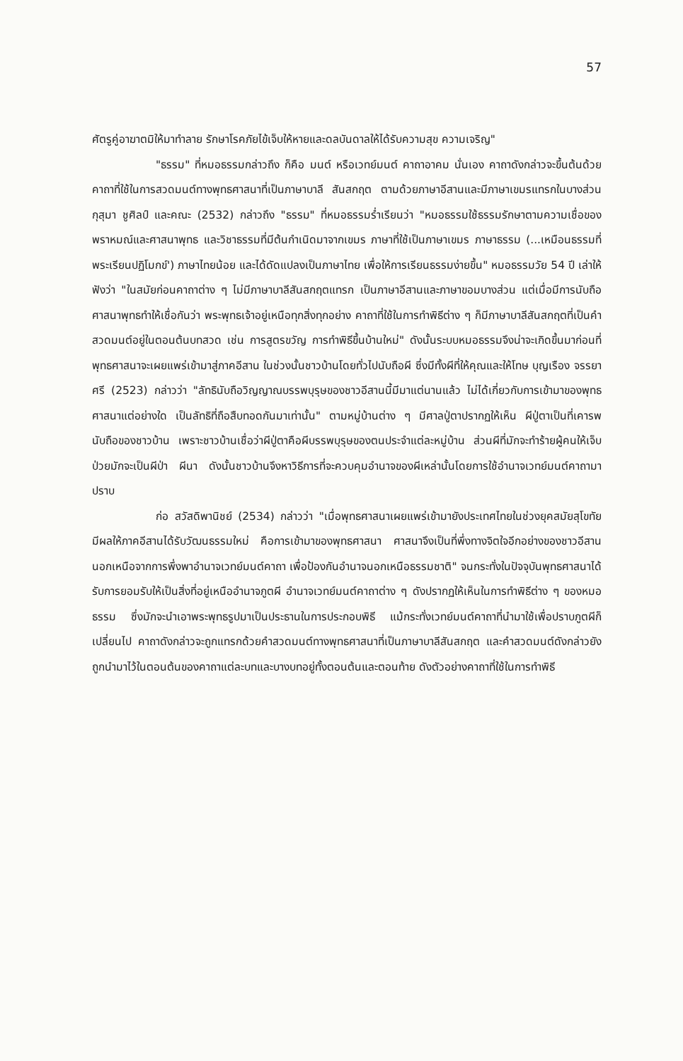57
ศัตรูคู่อาฆาตมิให้มาทำลาย รักษาโรคภัยไข้เจ็บให้หายและดลบันดาลให้ได้รับความสุข ความเจริญ"
"ธรรม" ที่หมอธรรมกล่าวถึง ก็คือ มนต์ หรือเวทย์มนต์ คาถาอาคม นั่นเอง คาถาดังกล่าวจะขึ้นต้นด้วยคาถาที่ใช้ในการสวดมนต์ทางพุทธศาสนาที่เป็นภาษาบาลี สันสกฤต ตามด้วยภาษาอีสานและมีภาษาเขมรแทรกในบางส่วน กุสุมา ชูศิลป์ และคณะ (2532) กล่าวถึง "ธรรม" ที่หมอธรรมร่ำเรียนว่า "หมอธรรมใช้ธรรมรักษาตามความเชื่อของพราหมณ์และศาสนาพุทธ และวิชาธรรมที่มีต้นกำเนิดมาจากเขมร ภาษาที่ใช้เป็นภาษาเขมร ภาษาธรรม (...เหมือนธรรมที่พระเรียนปฏิโมกข์') ภาษาไทยน้อย และได้ดัดแปลงเป็นภาษาไทย เพื่อให้การเรียนธรรมง่ายขึ้น" หมอธรรมวัย 54 ปี เล่าให้ฟังว่า "ในสมัยก่อนคาถาต่าง ๆ ไม่มีภาษาบาลีสันสกฤตแทรก เป็นภาษาอีสานและภาษาขอมบางส่วน แต่เมื่อมีการนับถือศาสนาพุทธทำให้เชื่อกันว่า พระพุทธเจ้าอยู่เหนือทุกสิ่งทุกอย่าง คาถาที่ใช้ในการทำพิธีต่าง ๆ ก็มีภาษาบาลีสันสกฤตที่เป็นคำสวดมนต์อยู่ในตอนต้นบทสวด เช่น การสูตรขวัญ การทำพิธีขึ้นบ้านใหม่" ดังนั้นระบบหมอธรรมจึงน่าจะเกิดขึ้นมาก่อนที่พุทธศาสนาจะเผยแพร่เข้ามาสู่ภาคอีสาน ในช่วงนั้นชาวบ้านโดยทั่วไปนับถือผี ซึ่งมีทั้งผีที่ให้คุณและให้โทษ บุญเรือง จรรยาศรี (2523) กล่าวว่า "ลัทธินับถือวิญญาณบรรพบุรุษของชาวอีสานนี้มีมาแต่นานแล้ว ไม่ได้เกี่ยวกับการเข้ามาของพุทธศาสนาแต่อย่างใด เป็นลัทธิที่ถือสืบทอดกันมาเท่านั้น" ตามหมู่บ้านต่าง ๆ มีศาลปู่ตาปรากฏให้เห็น ผีปู่ตาเป็นที่เคารพนับถือของชาวบ้าน เพราะชาวบ้านเชื่อว่าผีปู่ตาคือผีบรรพบุรุษของตนประจำแต่ละหมู่บ้าน ส่วนผีที่มักจะทำร้ายผู้คนให้เจ็บป่วยมักจะเป็นผีป่า ผีนา ดังนั้นชาวบ้านจึงหาวิธีการที่จะควบคุมอำนาจของผีเหล่านั้นโดยการใช้อำนาจเวทย์มนต์คาถามาปราบ
ก่อ สวัสดิพานิชย์ (2534) กล่าวว่า "เมื่อพุทธศาสนาเผยแพร่เข้ามายังประเทศไทยในช่วงยุคสมัยสุโขทัย มีผลให้ภาคอีสานได้รับวัฒนธรรมใหม่ คือการเข้ามาของพุทธศาสนา ศาสนาจึงเป็นที่พึ่งทางจิตใจอีกอย่างของชาวอีสาน นอกเหนือจากการพึ่งพาอำนาจเวทย์มนต์คาถา เพื่อป้องกันอำนาจนอกเหนือธรรมชาติ" จนกระทั่งในปัจจุบันพุทธศาสนาได้รับการยอมรับให้เป็นสิ่งที่อยู่เหนืออำนาจภูตผี อำนาจเวทย์มนต์คาถาต่าง ๆ ดังปรากฏให้เห็นในการทำพิธีต่าง ๆ ของหมอธรรม ซึ่งมักจะนำเอาพระพุทธรูปมาเป็นประธานในการประกอบพิธี แม้กระทั่งเวทย์มนต์คาถาที่นำมาใช้เพื่อปราบภูตผีก็เปลี่ยนไป คาถาดังกล่าวจะถูกแทรกด้วยคำสวดมนต์ทางพุทธศาสนาที่เป็นภาษาบาลีสันสกฤต และคำสวดมนต์ดังกล่าวยังถูกนำมาไว้ในตอนต้นของคาถาแต่ละบทและบางบทอยู่ทั้งตอนต้นและตอนท้าย ดังตัวอย่างคาถาที่ใช้ในการทำพิธี